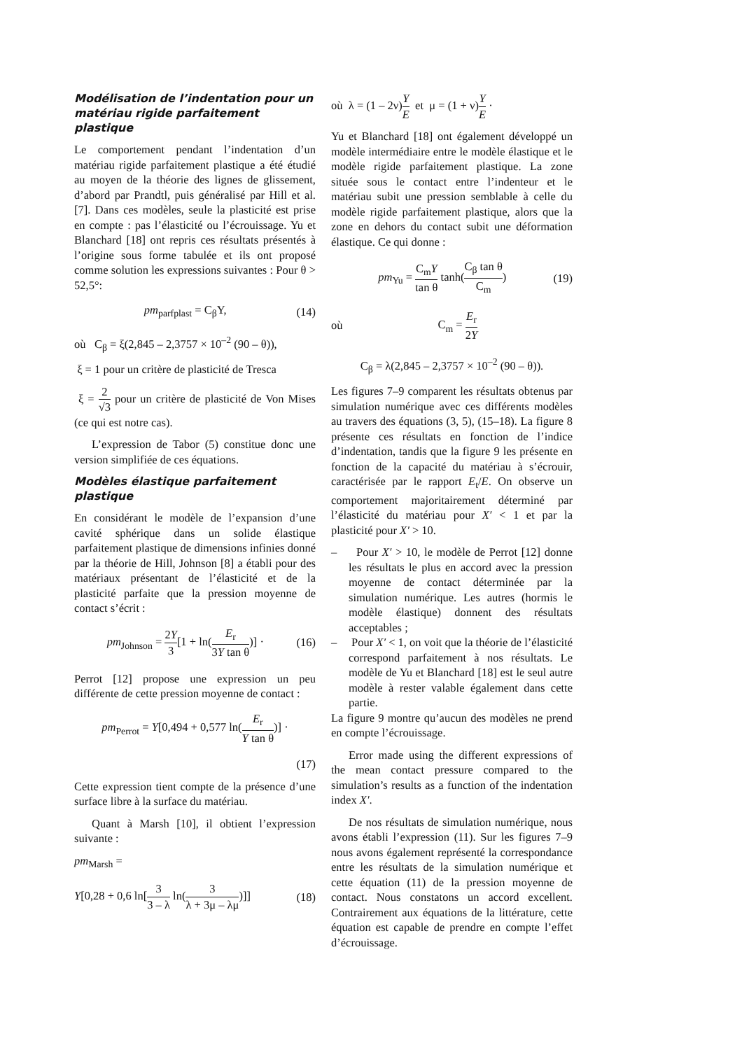Modélisation de l’indentation pour un matériau rigide parfaitement plastique
Le comportement pendant l’indentation d’un matériau rigide parfaitement plastique a été étudié au moyen de la théorie des lignes de glissement, d’abord par Prandtl, puis généralisé par Hill et al. [7]. Dans ces modèles, seule la plasticité est prise en compte : pas l’élasticité ou l’écrouissage. Yu et Blanchard [18] ont repris ces résultats présentés à l’origine sous forme tabulée et ils ont proposé comme solution les expressions suivantes : Pour θ > 52,5°:
pm<sub>parfplast</sub> = C<sub>β</sub>Y, (14)
où C<sub>β</sub> = ξ(2,845 – 2,3757 × 10<sup>–2</sup> (90 – θ)),
ξ = 1 pour un critère de plasticité de Tresca
ξ = 2 √3 pour un critère de plasticité de Von Mises (ce qui est notre cas).
L’expression de Tabor (5) constitue donc une version simplifiée de ces équations.
Modèles élastique parfaitement plastique
En considérant le modèle de l’expansion d’une cavité sphérique dans un solide élastique parfaitement plastique de dimensions infinies donné par la théorie de Hill, Johnson [8] a établi pour des matériaux présentant de l’élasticité et de la plasticité parfaite que la pression moyenne de contact s’écrit :
pm<sub>Johnson</sub> = 2Y 3[1 + ln(E<sub>r</sub> 3Y tan θ)] · (16)
Perrot [12] propose une expression un peu différente de cette pression moyenne de contact :
pm<sub>Perrot</sub> = Y[0,494 + 0,577 ln(E<sub>r</sub> Y tan θ)] ·
(17)
Cette expression tient compte de la présence d’une surface libre à la surface du matériau.
Quant à Marsh [10], il obtient l’expression suivante :
pm<sub>Marsh</sub> =
Y[0,28 + 0,6 ln[3 3 – λ ln(3 λ + 3μ – λμ)]] (18)
où λ = (1 – 2ν)Y E et μ = (1 + ν)Y E ·
Yu et Blanchard [18] ont également développé un modèle intermédiaire entre le modèle élastique et le modèle rigide parfaitement plastique. La zone située sous le contact entre l’indenteur et le matériau subit une pression semblable à celle du modèle rigide parfaitement plastique, alors que la zone en dehors du contact subit une déformation élastique. Ce qui donne :
pm<sub>Yu</sub> = C<sub>m</sub>Y tan θ tanh(C<sub>β</sub> tan θ C<sub>m</sub>) (19)
où C<sub>m</sub> = E<sub>r</sub> 2Y
C<sub>β</sub> = λ(2,845 – 2,3757 × 10<sup>–2</sup> (90 – θ)).
Les figures 7–9 comparent les résultats obtenus par simulation numérique avec ces différents modèles au travers des équations (3, 5), (15–18). La figure 8 présente ces résultats en fonction de l’indice d’indentation, tandis que la figure 9 les présente en fonction de la capacité du matériau à s’écrouir, caractérisée par le rapport E<sub>t</sub>/E. On observe un comportement majoritairement déterminé par l’élasticité du matériau pour X′ < 1 et par la plasticité pour X′ > 10.
– Pour X′ > 10, le modèle de Perrot [12] donne les résultats le plus en accord avec la pression moyenne de contact déterminée par la simulation numérique. Les autres (hormis le modèle élastique) donnent des résultats acceptables ;
– Pour X′ < 1, on voit que la théorie de l’élasticité correspond parfaitement à nos résultats. Le modèle de Yu et Blanchard [18] est le seul autre modèle à rester valable également dans cette partie.
La figure 9 montre qu’aucun des modèles ne prend en compte l’écrouissage.
Error made using the different expressions of the mean contact pressure compared to the simulation’s results as a function of the indentation index X′.
De nos résultats de simulation numérique, nous avons établi l’expression (11). Sur les figures 7–9 nous avons également représenté la correspondance entre les résultats de la simulation numérique et cette équation (11) de la pression moyenne de contact. Nous constatons un accord excellent. Contrairement aux équations de la littérature, cette équation est capable de prendre en compte l’effet d’écrouissage.